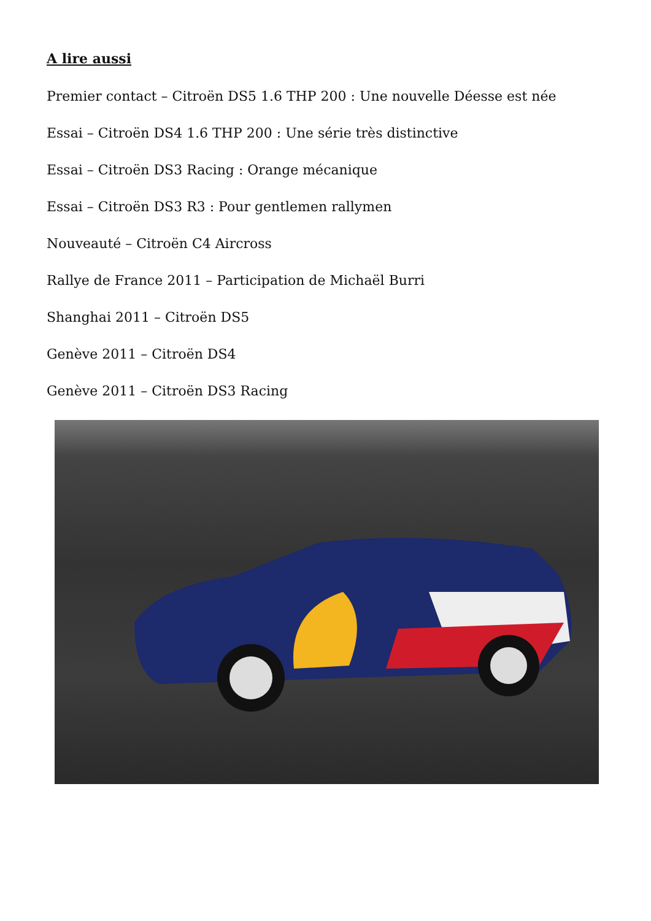A lire aussi
Premier contact – Citroën DS5 1.6 THP 200 : Une nouvelle Déesse est née
Essai – Citroën DS4 1.6 THP 200 : Une série très distinctive
Essai – Citroën DS3 Racing : Orange mécanique
Essai – Citroën DS3 R3 : Pour gentlemen rallymen
Nouveauté – Citroën C4 Aircross
Rallye de France 2011 – Participation de Michaël Burri
Shanghai 2011 – Citroën DS5
Genève 2011 – Citroën DS4
Genève 2011 – Citroën DS3 Racing